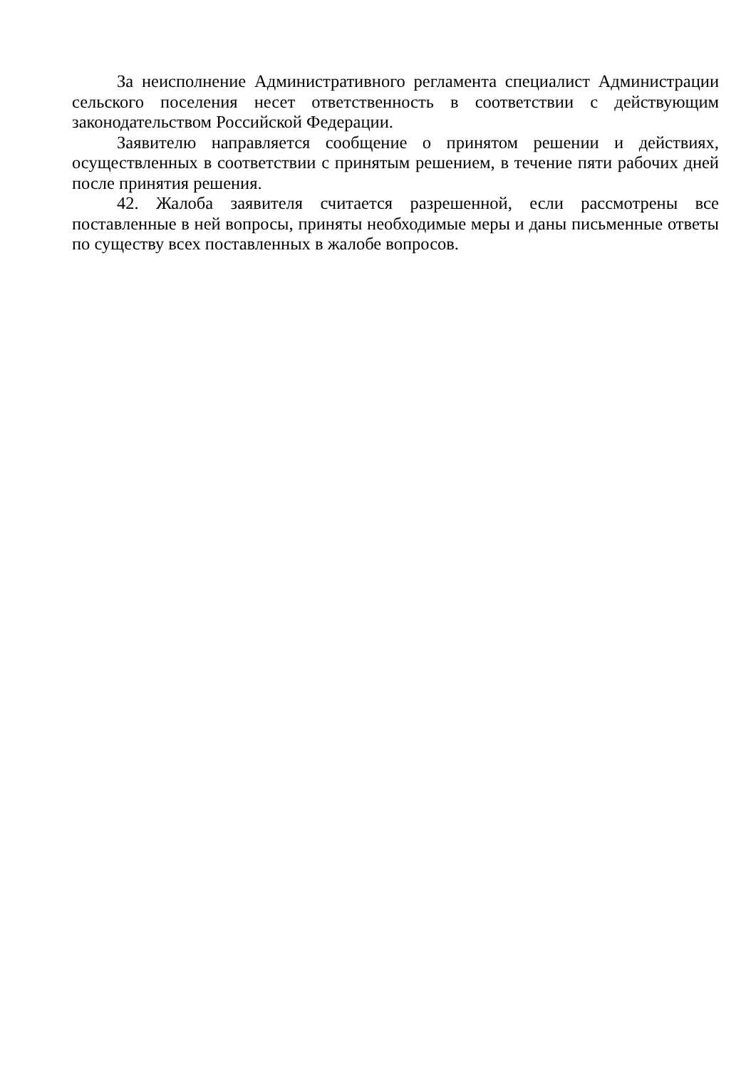За неисполнение Административного регламента специалист Администрации сельского поселения несет ответственность в соответствии с действующим законодательством Российской Федерации.
Заявителю направляется сообщение о принятом решении и действиях, осуществленных в соответствии с принятым решением, в течение пяти рабочих дней после принятия решения.
42. Жалоба заявителя считается разрешенной, если рассмотрены все поставленные в ней вопросы, приняты необходимые меры и даны письменные ответы по существу всех поставленных в жалобе вопросов.